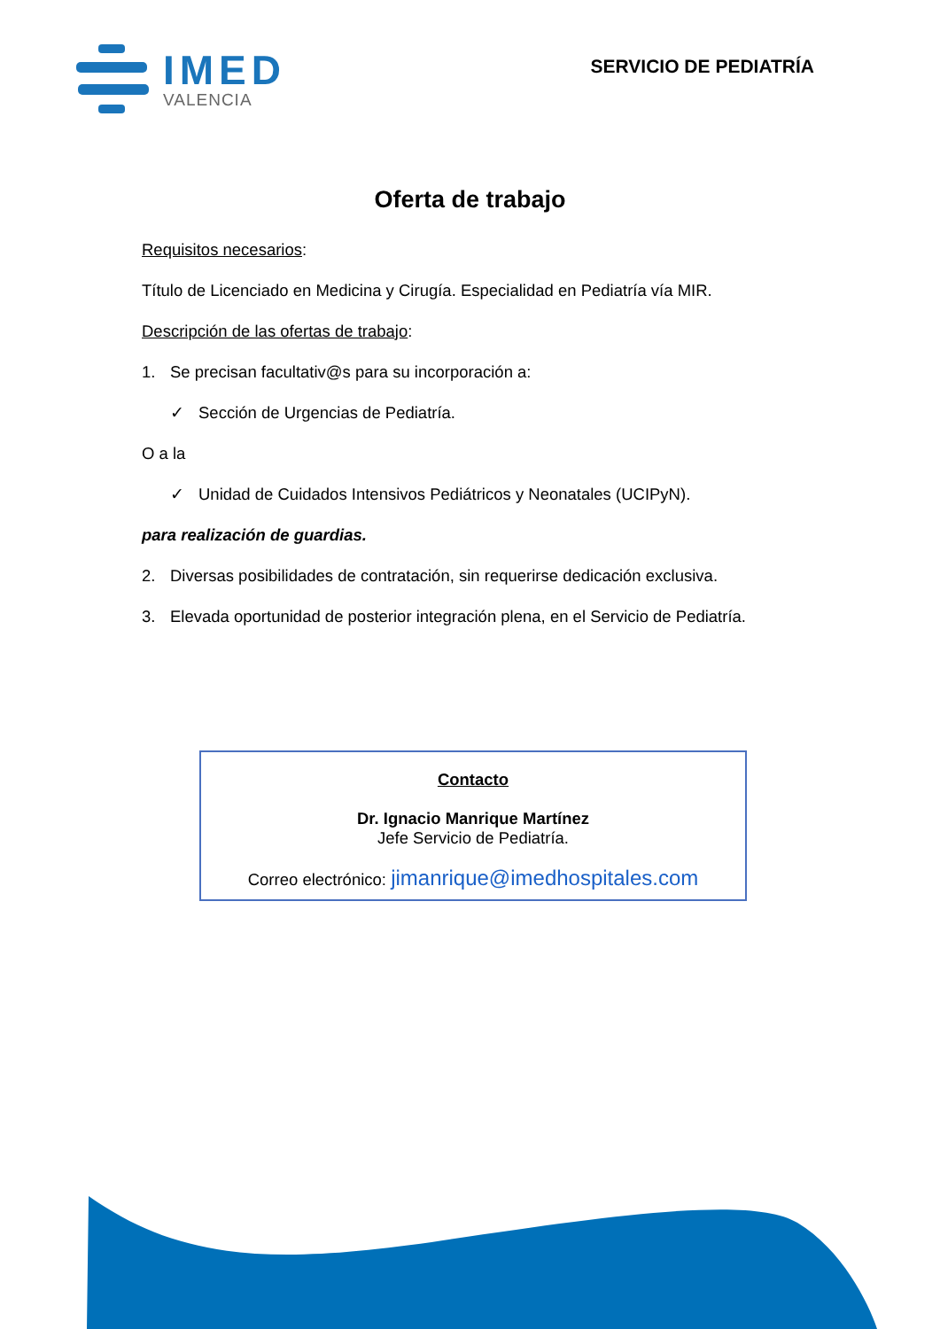IMED
VALENCIA
SERVICIO DE PEDIATRÍA
Oferta de trabajo
Requisitos necesarios:
Título de Licenciado en Medicina y Cirugía. Especialidad en Pediatría vía MIR.
Descripción de las ofertas de trabajo:
1. Se precisan facultativ@s para su incorporación a:
✓ Sección de Urgencias de Pediatría.
O a la
✓ Unidad de Cuidados Intensivos Pediátricos y Neonatales (UCIPyN).
para realización de guardias.
2. Diversas posibilidades de contratación, sin requerirse dedicación exclusiva.
3. Elevada oportunidad de posterior integración plena, en el Servicio de Pediatría.
Contacto
Dr. Ignacio Manrique Martínez
Jefe Servicio de Pediatría.
Correo electrónico: jimanrique@imedhospitales.com